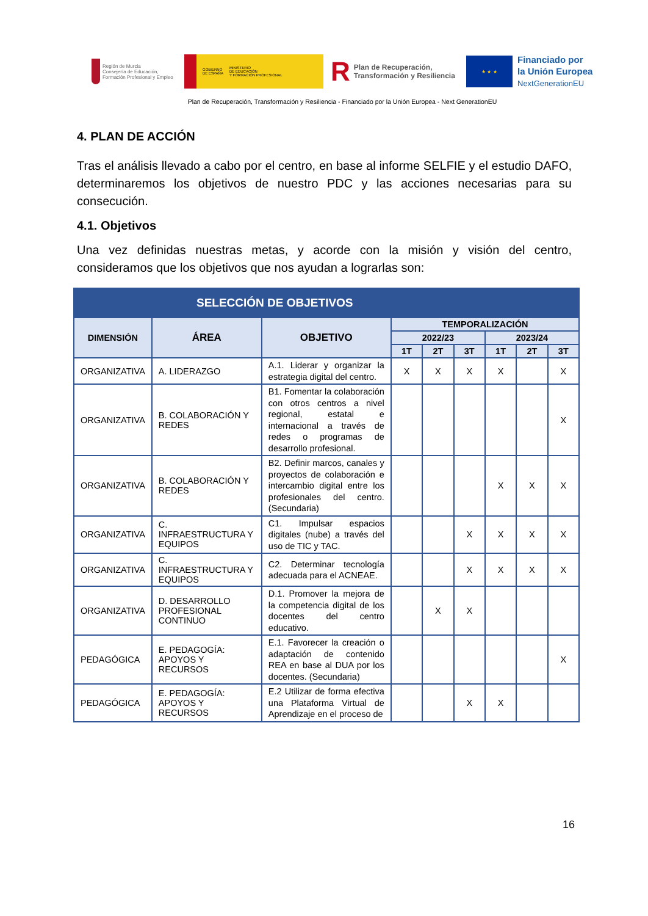Región de Murcia
Consejería de Educación, Formación Profesional y Empleo
GOBIERNO
DE ESPAÑA
MINISTERIO
DE EDUCACIÓN
Y FORMACIÓN PROFESIONAL
R Plan de Recuperación, Transformación y Resiliencia
★ ★ ★
Financiado por
la Unión Europea
NextGenerationEU
Plan de Recuperación, Transformación y Resiliencia - Financiado por la Unión Europea - Next GenerationEU
4. PLAN DE ACCIÓN
Tras el análisis llevado a cabo por el centro, en base al informe SELFIE y el estudio DAFO, determinaremos los objetivos de nuestro PDC y las acciones necesarias para su consecución.
4.1. Objetivos
Una vez definidas nuestras metas, y acorde con la misión y visión del centro, consideramos que los objetivos que nos ayudan a lograrlas son:
| SELECCIÓN DE OBJETIVOS | | | | | | | | |
| --- | --- | --- | --- | --- | --- | --- | --- | --- |
| DIMENSIÓN | ÁREA | OBJETIVO | TEMPORALIZACIÓN | | | | | |
| | | | 2022/23 | | | 2023/24 | | |
| | | | 1T | 2T | 3T | 1T | 2T | 3T |
| ORGANIZATIVA | A. LIDERAZGO | A.1. Liderar y organizar la estrategia digital del centro. | X | X | X | X | | X |
| ORGANIZATIVA | B. COLABORACIÓN Y REDES | B1. Fomentar la colaboración con otros centros a nivel regional, estatal e internacional a través de redes o programas de desarrollo profesional. | | | | | | X |
| ORGANIZATIVA | B. COLABORACIÓN Y REDES | B2. Definir marcos, canales y proyectos de colaboración e intercambio digital entre los profesionales del centro. (Secundaria) | | | | X | X | X |
| ORGANIZATIVA | C. INFRAESTRUCTURA Y EQUIPOS | C1. Impulsar espacios digitales (nube) a través del uso de TIC y TAC. | | | X | X | X | X |
| ORGANIZATIVA | C. INFRAESTRUCTURA Y EQUIPOS | C2. Determinar tecnología adecuada para el ACNEAE. | | | X | X | X | X |
| ORGANIZATIVA | D. DESARROLLO PROFESIONAL CONTINUO | D.1. Promover la mejora de la competencia digital de los docentes del centro educativo. | | X | X | | | |
| PEDAGÓGICA | E. PEDAGOGÍA: APOYOS Y RECURSOS | E.1. Favorecer la creación o adaptación de contenido REA en base al DUA por los docentes. (Secundaria) | | | | | | X |
| PEDAGÓGICA | E. PEDAGOGÍA: APOYOS Y RECURSOS | E.2 Utilizar de forma efectiva una Plataforma Virtual de Aprendizaje en el proceso de | | | X | X | | |
16